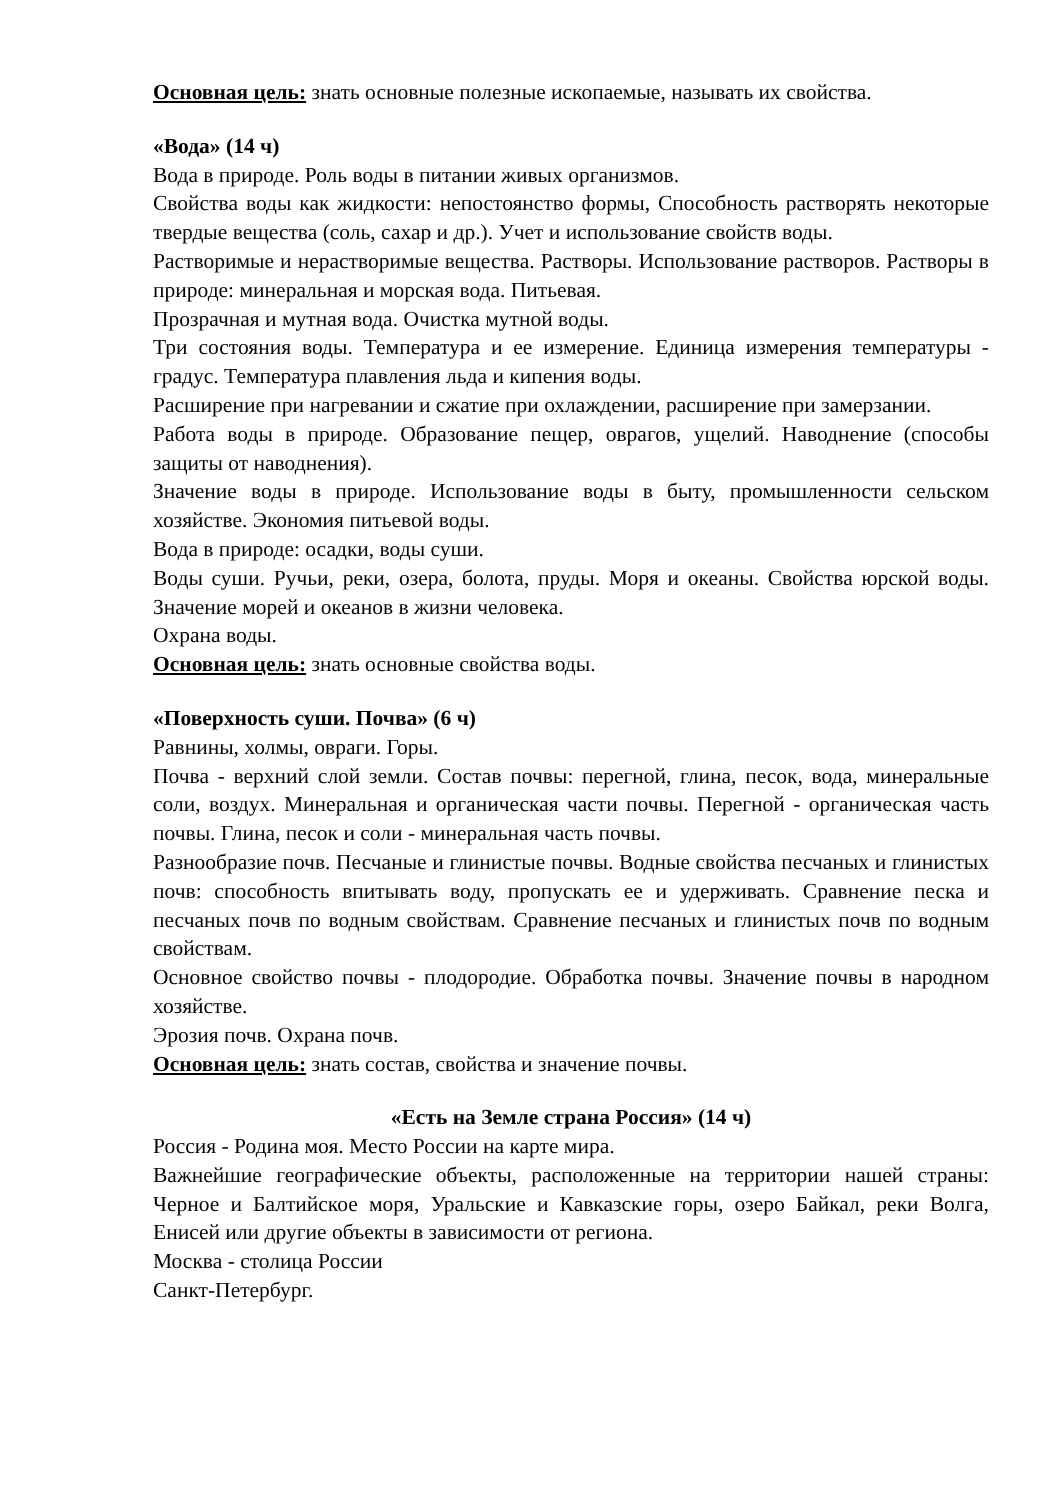Основная цель: знать основные полезные ископаемые, называть их свойства.
«Вода» (14 ч)
Вода в природе. Роль воды в питании живых организмов.
Свойства воды как жидкости: непостоянство формы, Способность растворять некоторые твердые вещества (соль, сахар и др.). Учет и использование свойств воды.
Растворимые и нерастворимые вещества. Растворы. Использование растворов. Растворы в природе: минеральная и морская вода. Питьевая.
Прозрачная и мутная вода. Очистка мутной воды.
Три состояния воды. Температура и ее измерение. Единица измерения температуры - градус. Температура плавления льда и кипения воды.
Расширение при нагревании и сжатие при охлаждении, расширение при замерзании.
Работа воды в природе. Образование пещер, оврагов, ущелий. Наводнение (способы защиты от наводнения).
Значение воды в природе. Использование воды в быту, промышленности сельском хозяйстве. Экономия питьевой воды.
Вода в природе: осадки, воды суши.
Воды суши. Ручьи, реки, озера, болота, пруды. Моря и океаны. Свойства юрской воды. Значение морей и океанов в жизни человека.
Охрана воды.
Основная цель: знать основные свойства воды.
«Поверхность суши. Почва» (6 ч)
Равнины, холмы, овраги. Горы.
Почва - верхний слой земли. Состав почвы: перегной, глина, песок, вода, минеральные соли, воздух. Минеральная и органическая части почвы. Перегной - органическая часть почвы. Глина, песок и соли - минеральная часть почвы.
Разнообразие почв. Песчаные и глинистые почвы. Водные свойства песчаных и глинистых почв: способность впитывать воду, пропускать ее и удерживать. Сравнение песка и песчаных почв по водным свойствам. Сравнение песчаных и глинистых почв по водным свойствам.
Основное свойство почвы - плодородие. Обработка почвы. Значение почвы в народном хозяйстве.
Эрозия почв. Охрана почв.
Основная цель: знать состав, свойства и значение почвы.
«Есть на Земле страна Россия» (14 ч)
Россия - Родина моя. Место России на карте мира.
Важнейшие географические объекты, расположенные на территории нашей страны: Черное и Балтийское моря, Уральские и Кавказские горы, озеро Байкал, реки Волга, Енисей или другие объекты в зависимости от региона.
Москва - столица России
Санкт-Петербург.